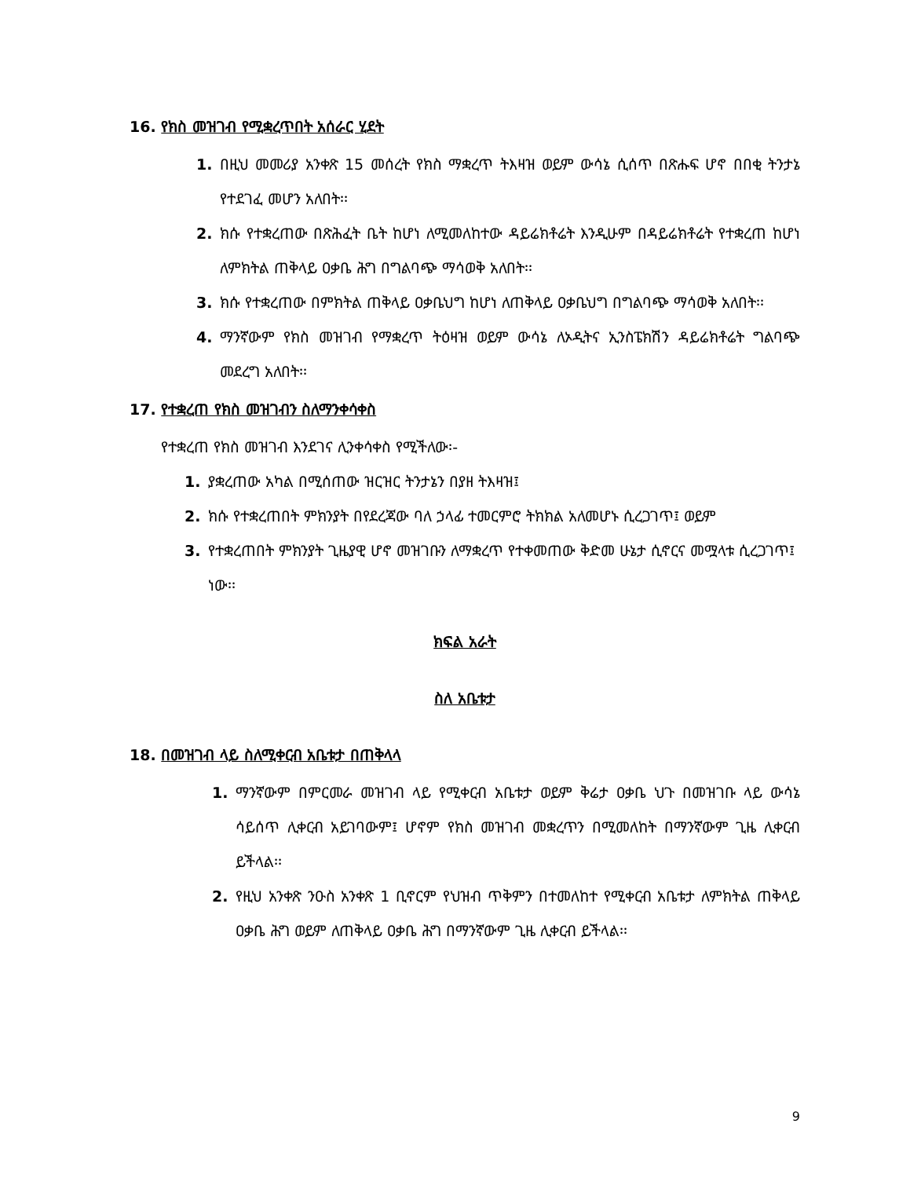16. የክስ መዝገብ የሚቋረጥበት አሰራር ሂደት
1. በዚህ መመሪያ አንቀጽ 15 መሰረት የክስ ማቋረጥ ትእዛዝ ወይም ውሳኔ ሲሰጥ በጽሑፍ ሆኖ በበቂ ትንታኔ የተደገፈ መሆን አለበት፡፡
2. ክሱ የተቋረጠው በጽሕፈት ቤት ከሆነ ለሚመለከተው ዳይሬክቶሬት እንዲሁም በዳይሬክቶሬት የተቋረጠ ከሆነ ለምክትል ጠቅላይ ዐቃቤ ሕግ በግልባጭ ማሳወቅ አለበት፡፡
3. ክሱ የተቋረጠው በምክትል ጠቅላይ ዐቃቤህግ ከሆነ ለጠቅላይ ዐቃቤህግ በግልባጭ ማሳወቅ አለበት፡፡
4. ማንኛውም የክስ መዝገብ የማቋረጥ ትዕዛዝ ወይም ውሳኔ ለኦዲትና ኢንስፔክሽን ዳይሬክቶሬት ግልባጭ መደረግ አለበት፡፡
17. የተቋረጠ የክስ መዝገብን ስለማንቀሳቀስ
የተቋረጠ የክስ መዝገብ እንደገና ሊንቀሳቀስ የሚችለው፡-
1. ያቋረጠው አካል በሚሰጠው ዝርዝር ትንታኔን በያዘ ትእዛዝ፤
2. ክሱ የተቋረጠበት ምክንያት በየደረጃው ባለ ኃላፊ ተመርምሮ ትክክል አለመሆኑ ሲረጋገጥ፤ ወይም
3. የተቋረጠበት ምክንያት ጊዜያዊ ሆኖ መዝገቡን ለማቋረጥ የተቀመጠው ቅድመ ሁኔታ ሲኖርና መሟላቱ ሲረጋገጥ፤
ነው፡፡
ክፍል አራት
ስለ አቤቱታ
18. በመዝገብ ላይ ስለሚቀርብ አቤቱታ በጠቅላላ
1. ማንኛውም በምርመራ መዝገብ ላይ የሚቀርብ አቤቱታ ወይም ቅሬታ ዐቃቤ ህጉ በመዝገቡ ላይ ውሳኔ ሳይሰጥ ሊቀርብ አይገባውም፤ ሆኖም የክስ መዝገብ መቋረጥን በሚመለከት በማንኛውም ጊዜ ሊቀርብ ይችላል፡፡
2. የዚህ አንቀጽ ንዑስ አንቀጽ 1 ቢኖርም የህዝብ ጥቅምን በተመለከተ የሚቀርብ አቤቱታ ለምክትል ጠቅላይ ዐቃቤ ሕግ ወይም ለጠቅላይ ዐቃቤ ሕግ በማንኛውም ጊዜ ሊቀርብ ይችላል፡፡
9